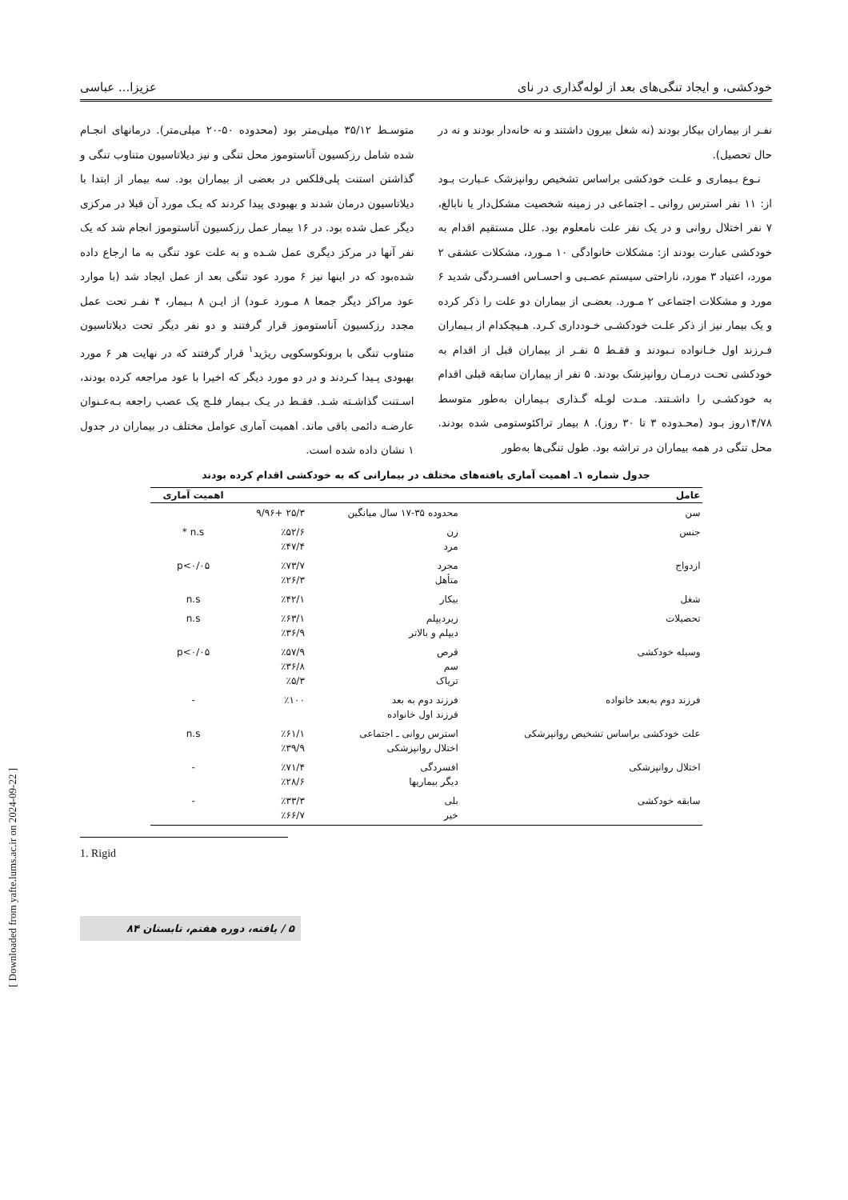خودکشی، و ایجاد تنگی‌های بعد از لوله‌گذاری در نای عزیزا... عباسی
نفـر از بیماران بیکار بودند (نه شغل بیرون داشتند و نه خانه‌دار بودند و نه در حال تحصیل).
نـوع بـیماری و علـت خودکشی براساس تشخیص روانپزشک عـبارت بـود از: ۱۱ نفر استرس روانی ـ اجتماعی در زمینه شخصیت مشکل‌دار یا نابالغ، ۷ نفر اختلال روانی و در یک نفر علت نامعلوم بود. علل مستقیم اقدام به خودکشی عبارت بودند از: مشکلات خانوادگی ۱۰ مـورد، مشکلات عشقی ۲ مورد، اعتیاد ۳ مورد، ناراحتی سیستم عصـبی و احسـاس افسـردگی شدید ۶ مورد و مشکلات اجتماعی ۲ مـورد. بعضـی از بیماران دو علت را ذکر کرده و یک بیمار نیز از ذکر علـت خودکشـی خـودداری کـرد. هـیچکدام از بـیماران فـرزند اول خـانواده نـبودند و فقـط ۵ نفـر از بیماران قبل از اقدام به خودکشی تحـت درمـان روانپزشک بودند. ۵ نفر از بیماران سابقه قبلی اقدام به خودکشـی را داشـتند. مـدت لوـله گـذاری بـیماران به‌طور متوسط ۱۴/۷۸روز بـود (محـدوده ۳ تا ۳۰ روز). ۸ بیمار تراکئوستومی شده بودند. محل تنگی در همه بیماران در تراشه بود. طول تنگی‌ها به‌طور
متوسـط ۳۵/۱۲ میلی‌متر بود (محدوده ۵۰-۲۰ میلی‌متر). درمانهای انجـام شده شامل رزکسیون آناستوموز محل تنگی و نیز دیلاتاسیون متناوب تنگی و گذاشتن استنت پلی‌فلکس در بعضی از بیماران بود. سه بیمار از ابتدا با دیلاتاسیون درمان شدند و بهبودی پیدا کردند که یـک مورد آن قبلا در مرکزی دیگر عمل شده بود. در ۱۶ بیمار عمل رزکسیون آناستوموز انجام شد که یک نفر آنها در مرکز دیگری عمل شـده و به علت عود تنگی به ما ارجاع داده شده‌بود که در اینها نیز ۶ مورد عود تنگی بعد از عمل ایجاد شد (با موارد عود مراکز دیگر جمعا ۸ مـورد عـود) از ایـن ۸ بـیمار، ۴ نفـر تحت عمل مجدد رزکسیون آناستوموز قرار گرفتند و دو نفر دیگر تحت دیلاتاسیون متناوب تنگی با برونکوسکوپی ریژید<sup>۱</sup> قرار گرفتند که در نهایت هر ۶ مورد بهبودی پـیدا کـردند و در دو مورد دیگر که اخیرا با عود مراجعه کرده بودند، اسـتنت گذاشـته شـد. فقـط در یـک بـیمار فلـج یک عصب راجعه بـه‌عـنوان عارضـه دائمی باقی ماند. اهمیت آماری عوامل مختلف در بیماران در جدول ۱ نشان داده شده است.
جدول شماره ۱ـ اهمیت آماری یافته‌های مختلف در بیمارانی که به خودکشی اقدام کرده بودند
| عامل | | | اهمیت آماری |
| --- | --- | --- | --- |
| سن | محدوده ۳۵-۱۷ سال میانگین | ۲۵/۳ +۹/۹۶ | |
| جنس | زن مرد | ٪۵۲/۶ ٪۴۷/۴ | n.s * |
| ازدواج | مجرد متأهل | ٪۷۳/۷ ٪۲۶/۳ | p<۰/۰۵ |
| شغل | بیکار | ٪۴۲/۱ | n.s |
| تحصیلات | زیردیپلم دیپلم و بالاتر | ٪۶۳/۱ ٪۳۶/۹ | n.s |
| وسیله خودکشی | قرص سم تریاک | ٪۵۷/۹ ٪۳۶/۸ ٪۵/۳ | p<۰/۰۵ |
| فرزند دوم به‌بعد خانواده | فرزند دوم به بعد فرزند اول خانواده | ٪۱۰۰ | - |
| علت خودکشی براساس تشخیص روانپزشکی | استرس روانی ـ اجتماعی اختلال روانپزشکی | ٪۶۱/۱ ٪۳۹/۹ | n.s |
| اختلال روانپزشکی | افسردگی دیگر بیماریها | ٪۷۱/۴ ٪۲۸/۶ | - |
| سابقه خودکشی | بلی خیر | ٪۳۳/۳ ٪۶۶/۷ | - |
1. Rigid
۵ / یافته، دوره هفتم، تابستان ۸۴
[ Downloaded from yafte.lums.ac.ir on 2024-09-22 ]